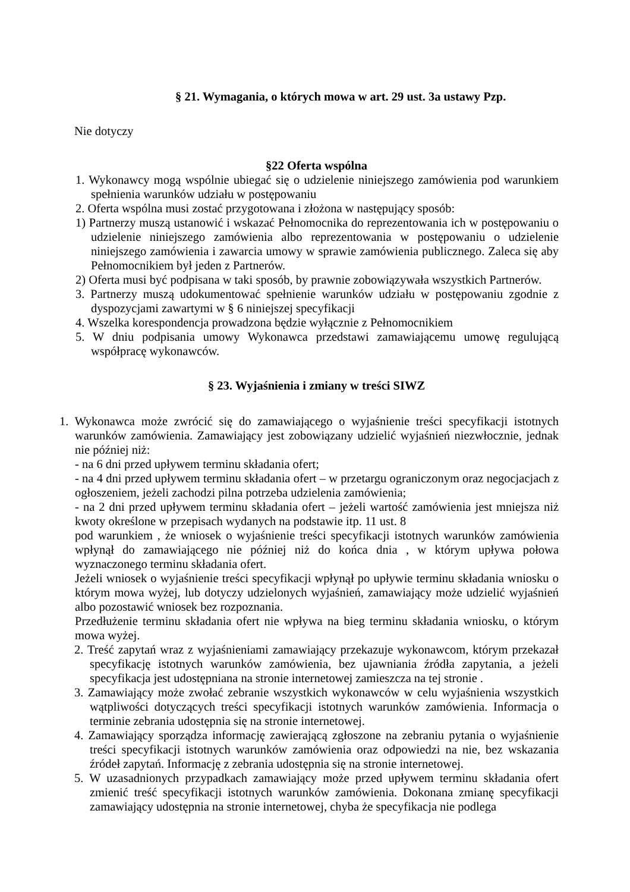§ 21. Wymagania, o których mowa w art. 29 ust. 3a ustawy Pzp.
Nie dotyczy
§22 Oferta wspólna
1. Wykonawcy mogą wspólnie ubiegać się o udzielenie niniejszego zamówienia pod warunkiem spełnienia warunków udziału w postępowaniu
2. Oferta wspólna musi zostać przygotowana i złożona w następujący sposób:
1) Partnerzy muszą ustanowić i wskazać Pełnomocnika do reprezentowania ich w postępowaniu o udzielenie niniejszego zamówienia albo reprezentowania w postępowaniu o udzielenie niniejszego zamówienia i zawarcia umowy w sprawie zamówienia publicznego. Zaleca się aby Pełnomocnikiem był jeden z Partnerów.
2) Oferta musi być podpisana w taki sposób, by prawnie zobowiązywała wszystkich Partnerów.
3. Partnerzy muszą udokumentować spełnienie warunków udziału w postępowaniu zgodnie z dyspozycjami zawartymi w § 6 niniejszej specyfikacji
4. Wszelka korespondencja prowadzona będzie wyłącznie z Pełnomocnikiem
5. W dniu podpisania umowy Wykonawca przedstawi zamawiającemu umowę regulującą współpracę wykonawców.
§ 23. Wyjaśnienia i zmiany w treści SIWZ
1. Wykonawca może zwrócić się do zamawiającego o wyjaśnienie treści specyfikacji istotnych warunków zamówienia. Zamawiający jest zobowiązany udzielić wyjaśnień niezwłocznie, jednak nie później niż:
- na 6 dni przed upływem terminu składania ofert;
- na 4 dni przed upływem terminu składania ofert – w przetargu ograniczonym oraz negocjacjach z ogłoszeniem, jeżeli zachodzi pilna potrzeba udzielenia zamówienia;
- na 2 dni przed upływem terminu składania ofert – jeżeli wartość zamówienia jest mniejsza niż kwoty określone w przepisach wydanych na podstawie itp. 11 ust. 8
pod warunkiem , że wniosek o wyjaśnienie treści specyfikacji istotnych warunków zamówienia wpłynął do zamawiającego nie później niż do końca dnia , w którym upływa połowa wyznaczonego terminu składania ofert.
Jeżeli wniosek o wyjaśnienie treści specyfikacji wpłynął po upływie terminu składania wniosku o którym mowa wyżej, lub dotyczy udzielonych wyjaśnień, zamawiający może udzielić wyjaśnień albo pozostawić wniosek bez rozpoznania.
Przedłużenie terminu składania ofert nie wpływa na bieg terminu składania wniosku, o którym mowa wyżej.
2. Treść zapytań wraz z wyjaśnieniami zamawiający przekazuje wykonawcom, którym przekazał specyfikację istotnych warunków zamówienia, bez ujawniania źródła zapytania, a jeżeli specyfikacja jest udostępniana na stronie internetowej zamieszcza na tej stronie .
3. Zamawiający może zwołać zebranie wszystkich wykonawców w celu wyjaśnienia wszystkich wątpliwości dotyczących treści specyfikacji istotnych warunków zamówienia. Informacja o terminie zebrania udostępnia się na stronie internetowej.
4. Zamawiający sporządza informację zawierającą zgłoszone na zebraniu pytania o wyjaśnienie treści specyfikacji istotnych warunków zamówienia oraz odpowiedzi na nie, bez wskazania źródeł zapytań. Informację z zebrania udostępnia się na stronie internetowej.
5. W uzasadnionych przypadkach zamawiający może przed upływem terminu składania ofert zmienić treść specyfikacji istotnych warunków zamówienia. Dokonana zmianę specyfikacji zamawiający udostępnia na stronie internetowej, chyba że specyfikacja nie podlega